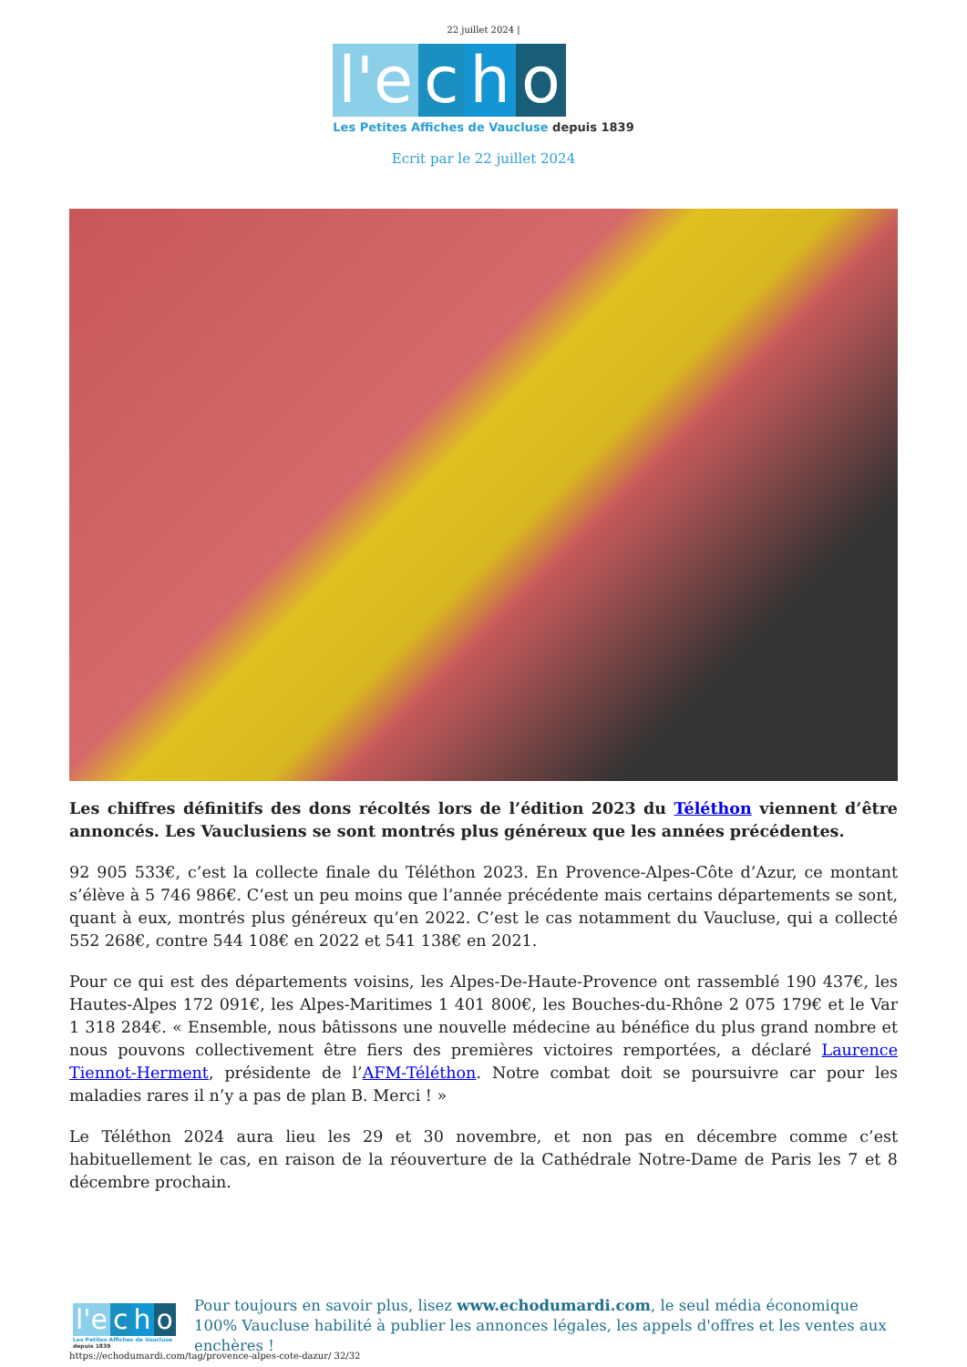22 juillet 2024 |
l'e c h o
Les Petites Affiches de Vaucluse depuis 1839
Ecrit par le 22 juillet 2024
Les chiffres définitifs des dons récoltés lors de l’édition 2023 du Téléthon viennent d’être annoncés. Les Vauclusiens se sont montrés plus généreux que les années précédentes.
92 905 533€, c’est la collecte finale du Téléthon 2023. En Provence-Alpes-Côte d’Azur, ce montant s’élève à 5 746 986€. C’est un peu moins que l’année précédente mais certains départements se sont, quant à eux, montrés plus généreux qu’en 2022. C’est le cas notamment du Vaucluse, qui a collecté 552 268€, contre 544 108€ en 2022 et 541 138€ en 2021.
Pour ce qui est des départements voisins, les Alpes-De-Haute-Provence ont rassemblé 190 437€, les Hautes-Alpes 172 091€, les Alpes-Maritimes 1 401 800€, les Bouches-du-Rhône 2 075 179€ et le Var 1 318 284€. « Ensemble, nous bâtissons une nouvelle médecine au bénéfice du plus grand nombre et nous pouvons collectivement être fiers des premières victoires remportées, a déclaré Laurence Tiennot-Herment, présidente de l’AFM-Téléthon. Notre combat doit se poursuivre car pour les maladies rares il n’y a pas de plan B. Merci ! »
Le Téléthon 2024 aura lieu les 29 et 30 novembre, et non pas en décembre comme c’est habituellement le cas, en raison de la réouverture de la Cathédrale Notre-Dame de Paris les 7 et 8 décembre prochain.
l'e c h o
Les Petites Affiches de Vaucluse depuis 1839
Pour toujours en savoir plus, lisez www.echodumardi.com, le seul média économique 100% Vaucluse habilité à publier les annonces légales, les appels d'offres et les ventes aux enchères !
https://echodumardi.com/tag/provence-alpes-cote-dazur/ 32/32